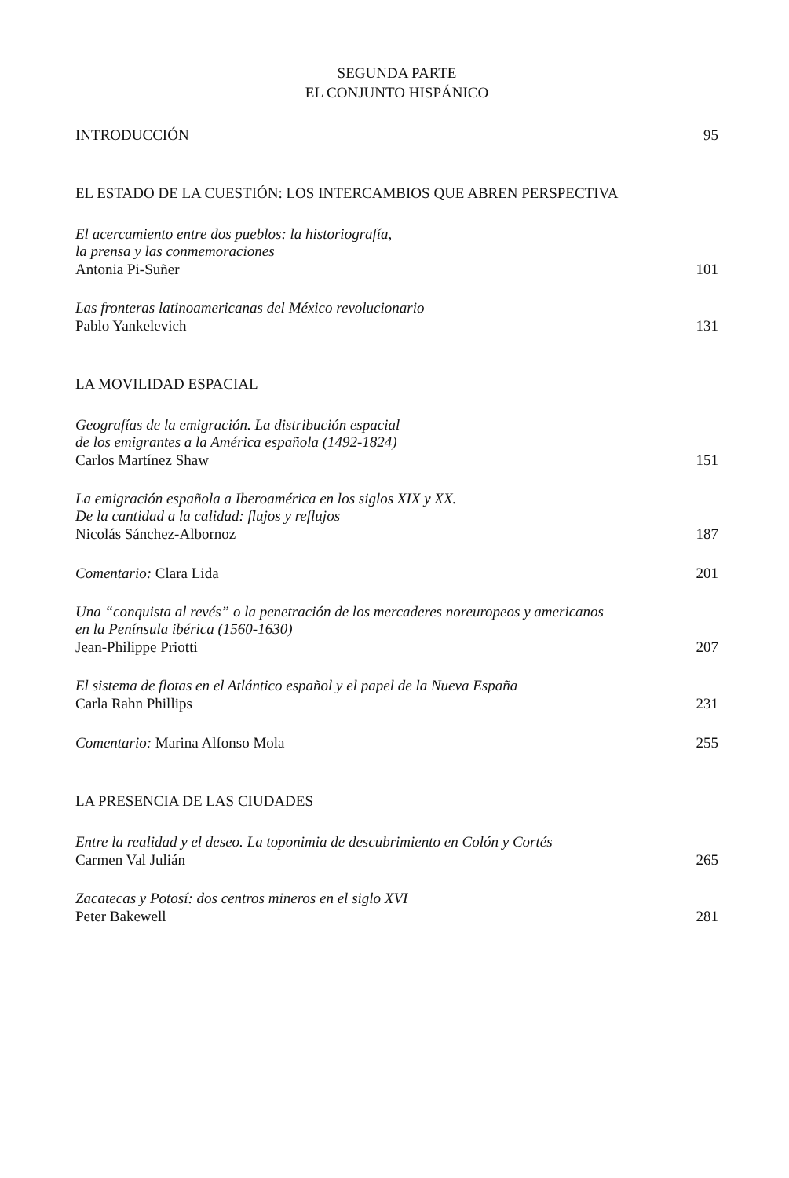SEGUNDA PARTE
EL CONJUNTO HISPÁNICO
INTRODUCCIÓN 95
EL ESTADO DE LA CUESTIÓN: LOS INTERCAMBIOS QUE ABREN PERSPECTIVA
El acercamiento entre dos pueblos: la historiografía,
la prensa y las conmemoraciones
Antonia Pi-Suñer 101
Las fronteras latinoamericanas del México revolucionario
Pablo Yankelevich 131
LA MOVILIDAD ESPACIAL
Geografías de la emigración. La distribución espacial
de los emigrantes a la América española (1492-1824)
Carlos Martínez Shaw 151
La emigración española a Iberoamérica en los siglos XIX y XX.
De la cantidad a la calidad: flujos y reflujos
Nicolás Sánchez-Albornoz 187
Comentario: Clara Lida 201
Una “conquista al revés” o la penetración de los mercaderes noreuropeos y americanos
en la Península ibérica (1560-1630)
Jean-Philippe Priotti 207
El sistema de flotas en el Atlántico español y el papel de la Nueva España
Carla Rahn Phillips 231
Comentario: Marina Alfonso Mola 255
LA PRESENCIA DE LAS CIUDADES
Entre la realidad y el deseo. La toponimia de descubrimiento en Colón y Cortés
Carmen Val Julián 265
Zacatecas y Potosí: dos centros mineros en el siglo XVI
Peter Bakewell 281